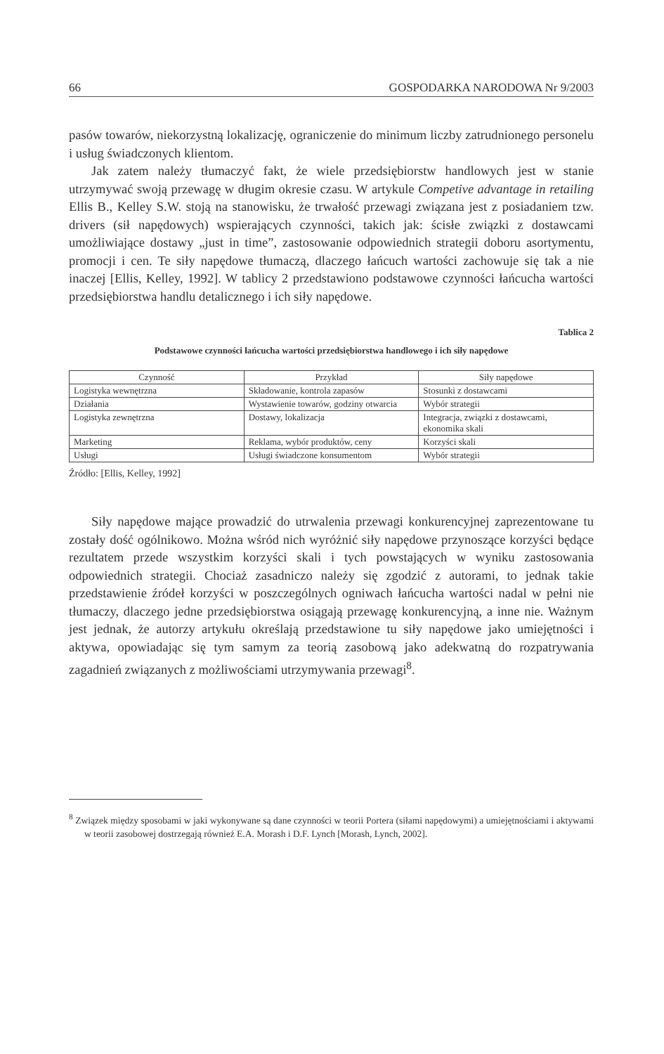66 GOSPODARKA NARODOWA Nr 9/2003
pasów towarów, niekorzystną lokalizację, ograniczenie do minimum liczby zatrudnionego personelu i usług świadczonych klientom.
Jak zatem należy tłumaczyć fakt, że wiele przedsiębiorstw handlowych jest w stanie utrzymywać swoją przewagę w długim okresie czasu. W artykule Competive advantage in retailing Ellis B., Kelley S.W. stoją na stanowisku, że trwałość przewagi związana jest z posiadaniem tzw. drivers (sił napędowych) wspierających czynności, takich jak: ścisłe związki z dostawcami umożliwiające dostawy „just in time”, zastosowanie odpowiednich strategii doboru asortymentu, promocji i cen. Te siły napędowe tłumaczą, dlaczego łańcuch wartości zachowuje się tak a nie inaczej [Ellis, Kelley, 1992]. W tablicy 2 przedstawiono podstawowe czynności łańcucha wartości przedsiębiorstwa handlu detalicznego i ich siły napędowe.
Tablica 2
Podstawowe czynności łańcucha wartości przedsiębiorstwa handlowego i ich siły napędowe
| Czynność | Przykład | Siły napędowe |
| --- | --- | --- |
| Logistyka wewnętrzna | Składowanie, kontrola zapasów | Stosunki z dostawcami |
| Działania | Wystawienie towarów, godziny otwarcia | Wybór strategii |
| Logistyka zewnętrzna | Dostawy, lokalizacja | Integracja, związki z dostawcami, ekonomika skali |
| Marketing | Reklama, wybór produktów, ceny | Korzyści skali |
| Usługi | Usługi świadczone konsumentom | Wybór strategii |
Źródło: [Ellis, Kelley, 1992]
Siły napędowe mające prowadzić do utrwalenia przewagi konkurencyjnej zaprezentowane tu zostały dość ogólnikowo. Można wśród nich wyróżnić siły napędowe przynoszące korzyści będące rezultatem przede wszystkim korzyści skali i tych powstających w wyniku zastosowania odpowiednich strategii. Chociaż zasadniczo należy się zgodzić z autorami, to jednak takie przedstawienie źródeł korzyści w poszczególnych ogniwach łańcucha wartości nadal w pełni nie tłumaczy, dlaczego jedne przedsiębiorstwa osiągają przewagę konkurencyjną, a inne nie. Ważnym jest jednak, że autorzy artykułu określają przedstawione tu siły napędowe jako umiejętności i aktywa, opowiadając się tym samym za teorią zasobową jako adekwatną do rozpatrywania zagadnień związanych z możliwościami utrzymywania przewagi<sup>8</sup>.
<sup>8</sup> Związek między sposobami w jaki wykonywane są dane czynności w teorii Portera (siłami napędowymi) a umiejętnościami i aktywami w teorii zasobowej dostrzegają również E.A. Morash i D.F. Lynch [Morash, Lynch, 2002].